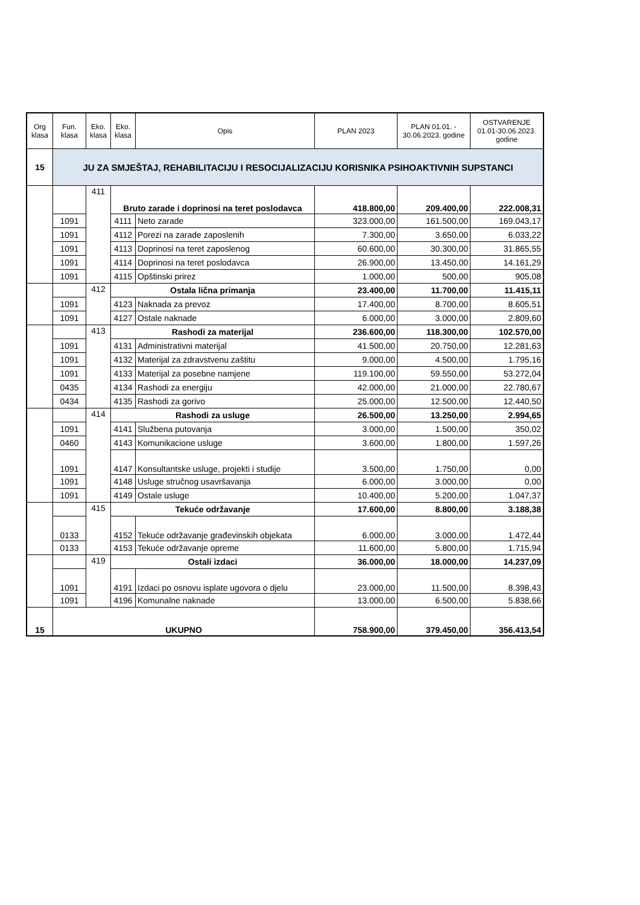| Org klasa | Fun. klasa | Eko. klasa | Eko. klasa | Opis | PLAN 2023 | PLAN 01.01. - 30.06.2023. godine | OSTVARENJE 01.01-30.06.2023. godine |
| --- | --- | --- | --- | --- | --- | --- | --- |
| 15 | JU ZA SMJEŠTAJ, REHABILITACIJU I RESOCIJALIZACIJU KORISNIKA PSIHOAKTIVNIH SUPSTANCI | | | | | | |
| | | 411 | Bruto zarade i doprinosi na teret poslodavca | | 418.800,00 | 209.400,00 | 222.008,31 |
| | 1091 | | 4111 | Neto zarade | 323.000,00 | 161.500,00 | 169.043,17 |
| | 1091 | | 4112 | Porezi na zarade zaposlenih | 7.300,00 | 3.650,00 | 6.033,22 |
| | 1091 | | 4113 | Doprinosi na teret zaposlenog | 60.600,00 | 30.300,00 | 31.865,55 |
| | 1091 | | 4114 | Doprinosi na teret poslodavca | 26.900,00 | 13.450,00 | 14.161,29 |
| | 1091 | | 4115 | Opštinski prirez | 1.000,00 | 500,00 | 905,08 |
| | | 412 | Ostala lična primanja | | 23.400,00 | 11.700,00 | 11.415,11 |
| | 1091 | | 4123 | Naknada za prevoz | 17.400,00 | 8.700,00 | 8.605,51 |
| | 1091 | | 4127 | Ostale naknade | 6.000,00 | 3.000,00 | 2.809,60 |
| | | 413 | Rashodi za materijal | | 236.600,00 | 118.300,00 | 102.570,00 |
| | 1091 | | 4131 | Administrativni materijal | 41.500,00 | 20.750,00 | 12.281,63 |
| | 1091 | | 4132 | Materijal za zdravstvenu zaštitu | 9.000,00 | 4.500,00 | 1.795,16 |
| | 1091 | | 4133 | Materijal za posebne namjene | 119.100,00 | 59.550,00 | 53.272,04 |
| | 0435 | | 4134 | Rashodi za energiju | 42.000,00 | 21.000,00 | 22.780,67 |
| | 0434 | | 4135 | Rashodi za gorivo | 25.000,00 | 12.500,00 | 12.440,50 |
| | | 414 | Rashodi za usluge | | 26.500,00 | 13.250,00 | 2.994,65 |
| | 1091 | | 4141 | Službena putovanja | 3.000,00 | 1.500,00 | 350,02 |
| | 0460 | | 4143 | Komunikacione usluge | 3.600,00 | 1.800,00 | 1.597,26 |
| | 1091 | | 4147 | Konsultantske usluge, projekti i studije | 3.500,00 | 1.750,00 | 0,00 |
| | 1091 | | 4148 | Usluge stručnog usavršavanja | 6.000,00 | 3.000,00 | 0,00 |
| | 1091 | | 4149 | Ostale usluge | 10.400,00 | 5.200,00 | 1.047,37 |
| | | 415 | Tekuće održavanje | | 17.600,00 | 8.800,00 | 3.188,38 |
| | 0133 | | 4152 | Tekuće održavanje građevinskih objekata | 6.000,00 | 3.000,00 | 1.472,44 |
| | 0133 | | 4153 | Tekuće održavanje opreme | 11.600,00 | 5.800,00 | 1.715,94 |
| | | 419 | Ostali izdaci | | 36.000,00 | 18.000,00 | 14.237,09 |
| | 1091 | | 4191 | Izdaci po osnovu isplate ugovora o djelu | 23.000,00 | 11.500,00 | 8.398,43 |
| | 1091 | | 4196 | Komunalne naknade | 13.000,00 | 6.500,00 | 5.838,66 |
| 15 | UKUPNO | | | | 758.900,00 | 379.450,00 | 356.413,54 |